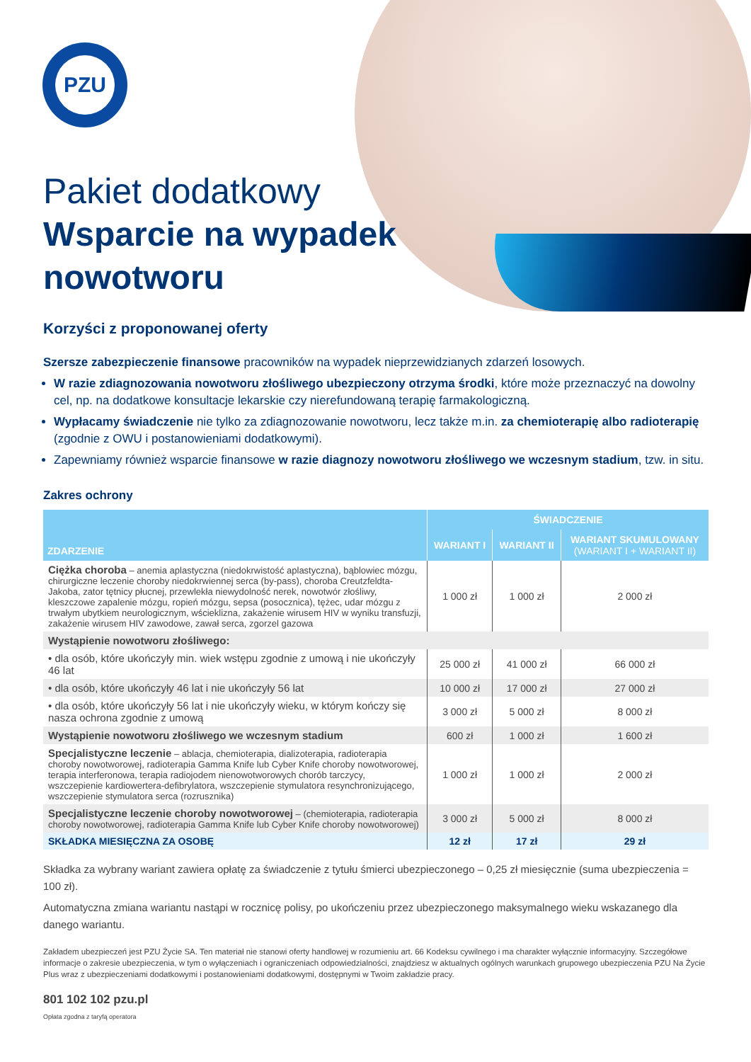PZU
Pakiet dodatkowy
Wsparcie na wypadek
nowotworu
Korzyści z proponowanej oferty
Szersze zabezpieczenie finansowe pracowników na wypadek nieprzewidzianych zdarzeń losowych.
W razie zdiagnozowania nowotworu złośliwego ubezpieczony otrzyma środki, które może przeznaczyć na dowolny cel, np. na dodatkowe konsultacje lekarskie czy nierefundowaną terapię farmakologiczną.
Wypłacamy świadczenie nie tylko za zdiagnozowanie nowotworu, lecz także m.in. za chemioterapię albo radioterapię (zgodnie z OWU i postanowieniami dodatkowymi).
Zapewniamy również wsparcie finansowe w razie diagnozy nowotworu złośliwego we wczesnym stadium, tzw. in situ.
Zakres ochrony
| ZDARZENIE | ŚWIADCZENIE | | |
| --- | --- | --- | --- |
| | WARIANT I | WARIANT II | WARIANT SKUMULOWANY (WARIANT I + WARIANT II) |
| Ciężka choroba – anemia aplastyczna (niedokrwistość aplastyczna), bąblowiec mózgu, chirurgiczne leczenie choroby niedokrwiennej serca (by-pass), choroba Creutzfeldta-Jakoba, zator tętnicy płucnej, przewlekła niewydolność nerek, nowotwór złośliwy, kleszczowe zapalenie mózgu, ropień mózgu, sepsa (posocznica), tężec, udar mózgu z trwałym ubytkiem neurologicznym, wścieklizna, zakażenie wirusem HIV w wyniku transfuzji, zakażenie wirusem HIV zawodowe, zawał serca, zgorzel gazowa | 1 000 zł | 1 000 zł | 2 000 zł |
| Wystąpienie nowotworu złośliwego: | | | |
| • dla osób, które ukończyły min. wiek wstępu zgodnie z umową i nie ukończyły 46 lat | 25 000 zł | 41 000 zł | 66 000 zł |
| • dla osób, które ukończyły 46 lat i nie ukończyły 56 lat | 10 000 zł | 17 000 zł | 27 000 zł |
| • dla osób, które ukończyły 56 lat i nie ukończyły wieku, w którym kończy się nasza ochrona zgodnie z umową | 3 000 zł | 5 000 zł | 8 000 zł |
| Wystąpienie nowotworu złośliwego we wczesnym stadium | 600 zł | 1 000 zł | 1 600 zł |
| Specjalistyczne leczenie – ablacja, chemioterapia, dializoterapia, radioterapia choroby nowotworowej, radioterapia Gamma Knife lub Cyber Knife choroby nowotworowej, terapia interferonowa, terapia radiojodem nienowotworowych chorób tarczycy, wszczepienie kardiowertera-defibrylatora, wszczepienie stymulatora resynchronizującego, wszczepienie stymulatora serca (rozrusznika) | 1 000 zł | 1 000 zł | 2 000 zł |
| Specjalistyczne leczenie choroby nowotworowej – (chemioterapia, radioterapia choroby nowotworowej, radioterapia Gamma Knife lub Cyber Knife choroby nowotworowej) | 3 000 zł | 5 000 zł | 8 000 zł |
| SKŁADKA MIESIĘCZNA ZA OSOBĘ | 12 zł | 17 zł | 29 zł |
Składka za wybrany wariant zawiera opłatę za świadczenie z tytułu śmierci ubezpieczonego – 0,25 zł miesięcznie (suma ubezpieczenia = 100 zł).
Automatyczna zmiana wariantu nastąpi w rocznicę polisy, po ukończeniu przez ubezpieczonego maksymalnego wieku wskazanego dla danego wariantu.
Zakładem ubezpieczeń jest PZU Życie SA. Ten materiał nie stanowi oferty handlowej w rozumieniu art. 66 Kodeksu cywilnego i ma charakter wyłącznie informacyjny. Szczegółowe informacje o zakresie ubezpieczenia, w tym o wyłączeniach i ograniczeniach odpowiedzialności, znajdziesz w aktualnych ogólnych warunkach grupowego ubezpieczenia PZU Na Życie Plus wraz z ubezpieczeniami dodatkowymi i postanowieniami dodatkowymi, dostępnymi w Twoim zakładzie pracy.
801 102 102 pzu.pl
Opłata zgodna z taryfą operatora